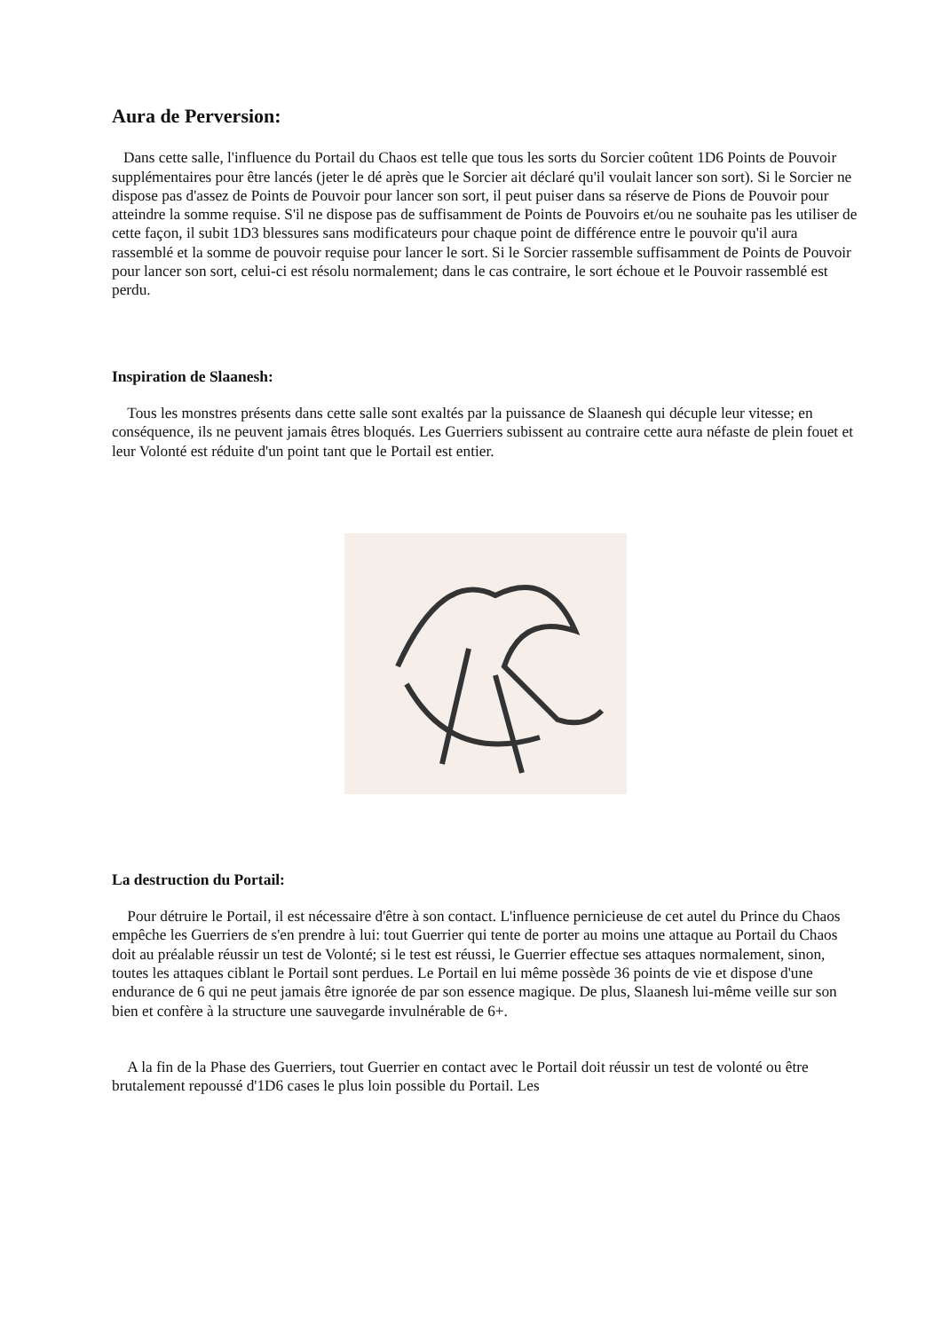Aura de Perversion:
Dans cette salle, l'influence du Portail du Chaos est telle que tous les sorts du Sorcier coûtent 1D6 Points de Pouvoir supplémentaires pour être lancés (jeter le dé après que le Sorcier ait déclaré qu'il voulait lancer son sort). Si le Sorcier ne dispose pas d'assez de Points de Pouvoir pour lancer son sort, il peut puiser dans sa réserve de Pions de Pouvoir pour atteindre la somme requise. S'il ne dispose pas de suffisamment de Points de Pouvoirs et/ou ne souhaite pas les utiliser de cette façon, il subit 1D3 blessures sans modificateurs pour chaque point de différence entre le pouvoir qu'il aura rassemblé et la somme de pouvoir requise pour lancer le sort. Si le Sorcier rassemble suffisamment de Points de Pouvoir pour lancer son sort, celui-ci est résolu normalement; dans le cas contraire, le sort échoue et le Pouvoir rassemblé est perdu.
Inspiration de Slaanesh:
Tous les monstres présents dans cette salle sont exaltés par la puissance de Slaanesh qui décuple leur vitesse; en conséquence, ils ne peuvent jamais êtres bloqués. Les Guerriers subissent au contraire cette aura néfaste de plein fouet et leur Volonté est réduite d'un point tant que le Portail est entier.
La destruction du Portail:
Pour détruire le Portail, il est nécessaire d'être à son contact. L'influence pernicieuse de cet autel du Prince du Chaos empêche les Guerriers de s'en prendre à lui: tout Guerrier qui tente de porter au moins une attaque au Portail du Chaos doit au préalable réussir un test de Volonté; si le test est réussi, le Guerrier effectue ses attaques normalement, sinon, toutes les attaques ciblant le Portail sont perdues. Le Portail en lui même possède 36 points de vie et dispose d'une endurance de 6 qui ne peut jamais être ignorée de par son essence magique. De plus, Slaanesh lui-même veille sur son bien et confère à la structure une sauvegarde invulnérable de 6+.
A la fin de la Phase des Guerriers, tout Guerrier en contact avec le Portail doit réussir un test de volonté ou être brutalement repoussé d'1D6 cases le plus loin possible du Portail. Les